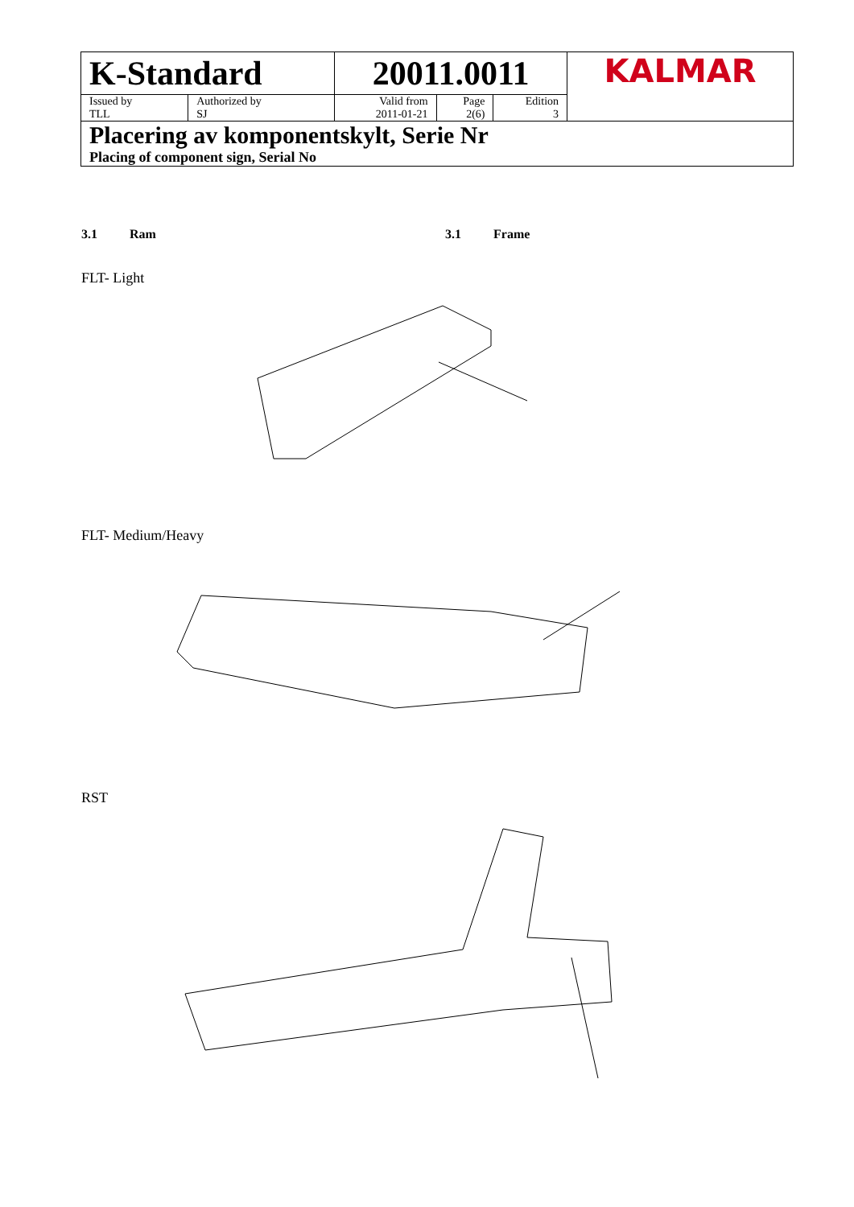| K-Standard | | 20011.0011 | | | KALMAR |
| Issued by TLL | Authorized by SJ | Valid from 2011-01-21 | Page 2(6) | Edition 3 | |
| Placering av komponentskylt, Serie Nr Placing of component sign, Serial No | | | | | |
3.1 Ram 3.1 Frame
FLT- Light
FLT- Medium/Heavy
RST